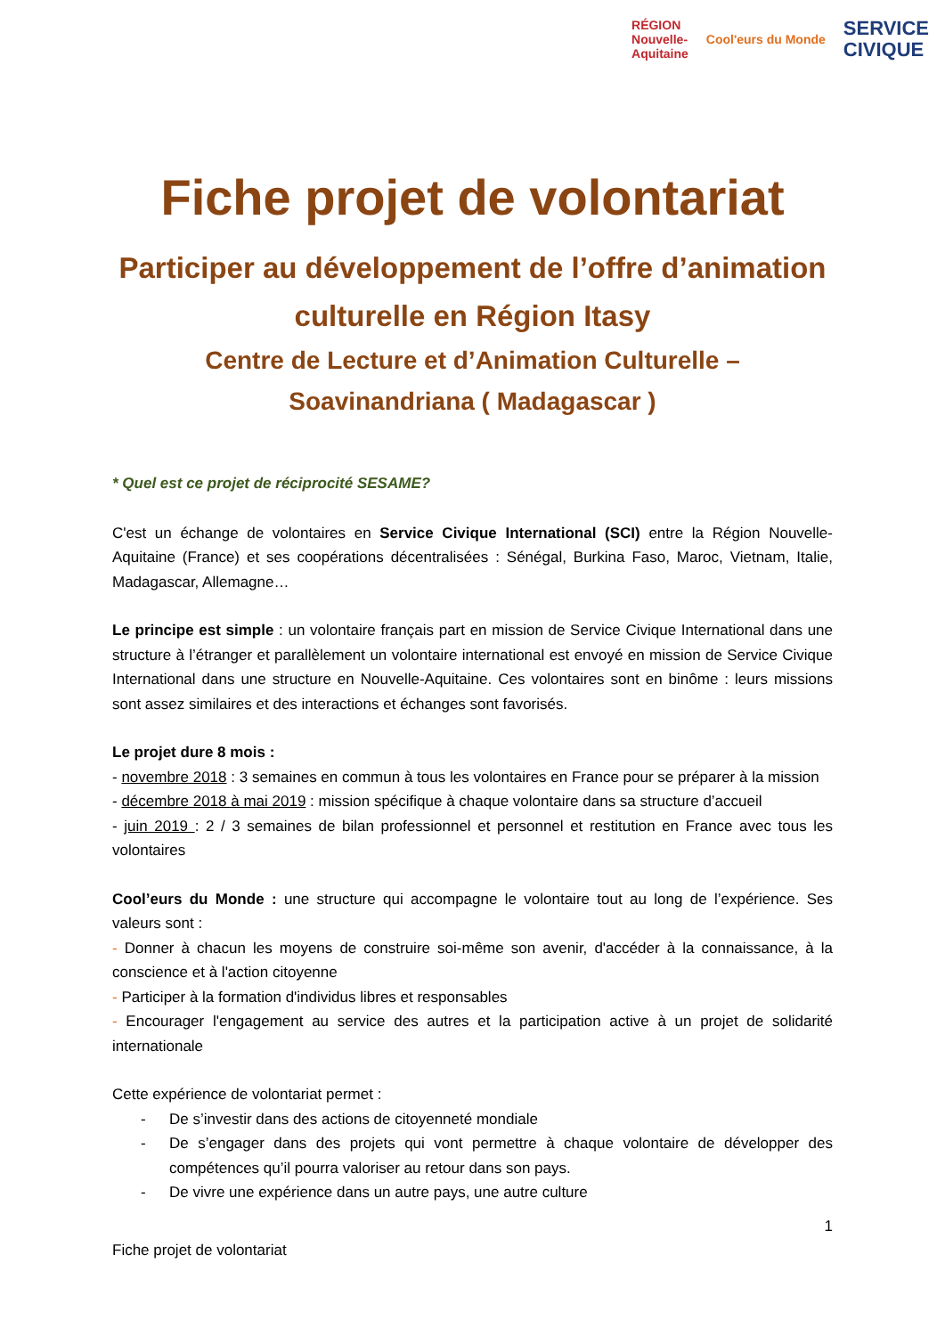RÉGION
Nouvelle-
Aquitaine
Cool'eurs du Monde
SERVICE
CIVIQUE
Fiche projet de volontariat
Participer au développement de l’offre d’animation culturelle en Région Itasy
Centre de Lecture et d’Animation Culturelle – Soavinandriana ( Madagascar )
* Quel est ce projet de réciprocité SESAME?
C'est un échange de volontaires en Service Civique International (SCI) entre la Région Nouvelle-Aquitaine (France) et ses coopérations décentralisées : Sénégal, Burkina Faso, Maroc, Vietnam, Italie, Madagascar, Allemagne…
Le principe est simple : un volontaire français part en mission de Service Civique International dans une structure à l’étranger et parallèlement un volontaire international est envoyé en mission de Service Civique International dans une structure en Nouvelle-Aquitaine. Ces volontaires sont en binôme : leurs missions sont assez similaires et des interactions et échanges sont favorisés.
Le projet dure 8 mois :
- novembre 2018 : 3 semaines en commun à tous les volontaires en France pour se préparer à la mission
- décembre 2018 à mai 2019 : mission spécifique à chaque volontaire dans sa structure d’accueil
- juin 2019 : 2 / 3 semaines de bilan professionnel et personnel et restitution en France avec tous les volontaires
Cool’eurs du Monde : une structure qui accompagne le volontaire tout au long de l’expérience. Ses valeurs sont :
- Donner à chacun les moyens de construire soi-même son avenir, d'accéder à la connaissance, à la conscience et à l'action citoyenne
- Participer à la formation d'individus libres et responsables
- Encourager l'engagement au service des autres et la participation active à un projet de solidarité internationale
Cette expérience de volontariat permet :
- De s’investir dans des actions de citoyenneté mondiale
- De s’engager dans des projets qui vont permettre à chaque volontaire de développer des compétences qu’il pourra valoriser au retour dans son pays.
- De vivre une expérience dans un autre pays, une autre culture
1
Fiche projet de volontariat